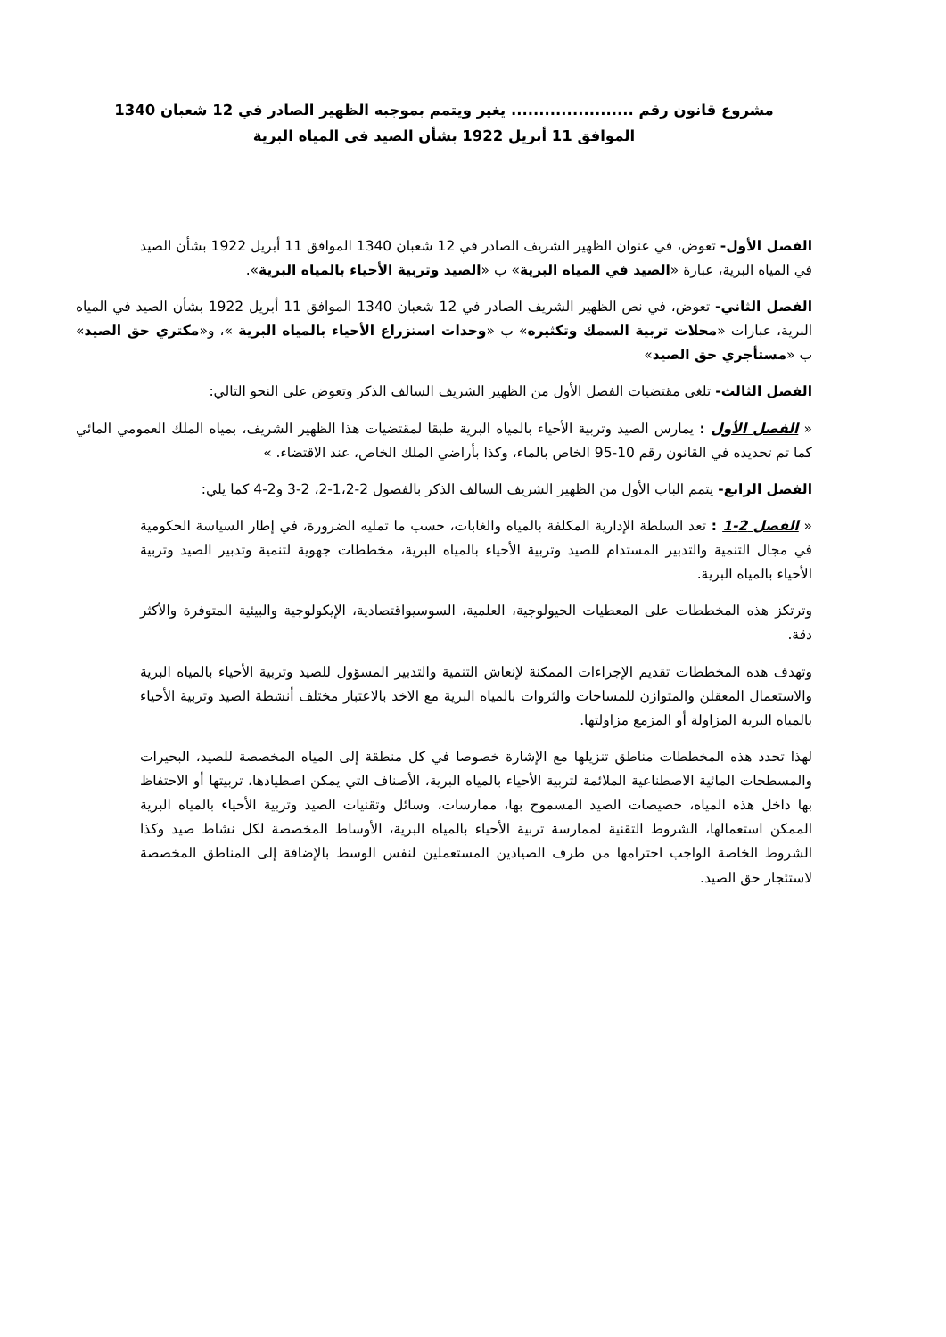مشروع قانون رقم ...................... يغير ويتمم بموجبه الظهير الصادر في 12 شعبان 1340
الموافق 11 أبريل 1922 بشأن الصيد في المياه البرية
الفصل الأول- تعوض، في عنوان الظهير الشريف الصادر في 12 شعبان 1340 الموافق 11 أبريل 1922 بشأن الصيد في المياه البرية، عبارة «الصيد في المياه البرية» ب «الصيد وتربية الأحياء بالمياه البرية».
الفصل الثاني- تعوض، في نص الظهير الشريف الصادر في 12 شعبان 1340 الموافق 11 أبريل 1922 بشأن الصيد في المياه البرية، عبارات «محلات تربية السمك وتكثيره» ب «وحدات استزراع الأحياء بالمياه البرية »، و«مكتري حق الصيد» ب «مستأجري حق الصيد»
الفصل الثالث- تلغى مقتضيات الفصل الأول من الظهير الشريف السالف الذكر وتعوض على النحو التالي:
« الفصل الأول : يمارس الصيد وتربية الأحياء بالمياه البرية طبقا لمقتضيات هذا الظهير الشريف، بمياه الملك العمومي المائي كما تم تحديده في القانون رقم 10-95 الخاص بالماء، وكذا بأراضي الملك الخاص، عند الاقتضاء. »
الفصل الرابع- يتمم الباب الأول من الظهير الشريف السالف الذكر بالفصول 2-1،2-2، 2-3 و2-4 كما يلي:
« الفصل 2-1 : تعد السلطة الإدارية المكلفة بالمياه والغابات، حسب ما تمليه الضرورة، في إطار السياسة الحكومية في مجال التنمية والتدبير المستدام للصيد وتربية الأحياء بالمياه البرية، مخططات جهوية لتنمية وتدبير الصيد وتربية الأحياء بالمياه البرية.
وترتكز هذه المخططات على المعطيات الجيولوجية، العلمية، السوسيواقتصادية، الإيكولوجية والبيئية المتوفرة والأكثر دقة.
وتهدف هذه المخططات تقديم الإجراءات الممكنة لإنعاش التنمية والتدبير المسؤول للصيد وتربية الأحياء بالمياه البرية والاستعمال المعقلن والمتوازن للمساحات والثروات بالمياه البرية مع الاخذ بالاعتبار مختلف أنشطة الصيد وتربية الأحياء بالمياه البرية المزاولة أو المزمع مزاولتها.
لهذا تحدد هذه المخططات مناطق تنزيلها مع الإشارة خصوصا في كل منطقة إلى المياه المخصصة للصيد، البحيرات والمسطحات المائية الاصطناعية الملائمة لتربية الأحياء بالمياه البرية، الأصناف التي يمكن اصطيادها، تربيتها أو الاحتفاظ بها داخل هذه المياه، حصيصات الصيد المسموح بها، ممارسات، وسائل وتقنيات الصيد وتربية الأحياء بالمياه البرية الممكن استعمالها، الشروط التقنية لممارسة تربية الأحياء بالمياه البرية، الأوساط المخصصة لكل نشاط صيد وكذا الشروط الخاصة الواجب احترامها من طرف الصيادين المستعملين لنفس الوسط بالإضافة إلى المناطق المخصصة لاستئجار حق الصيد.